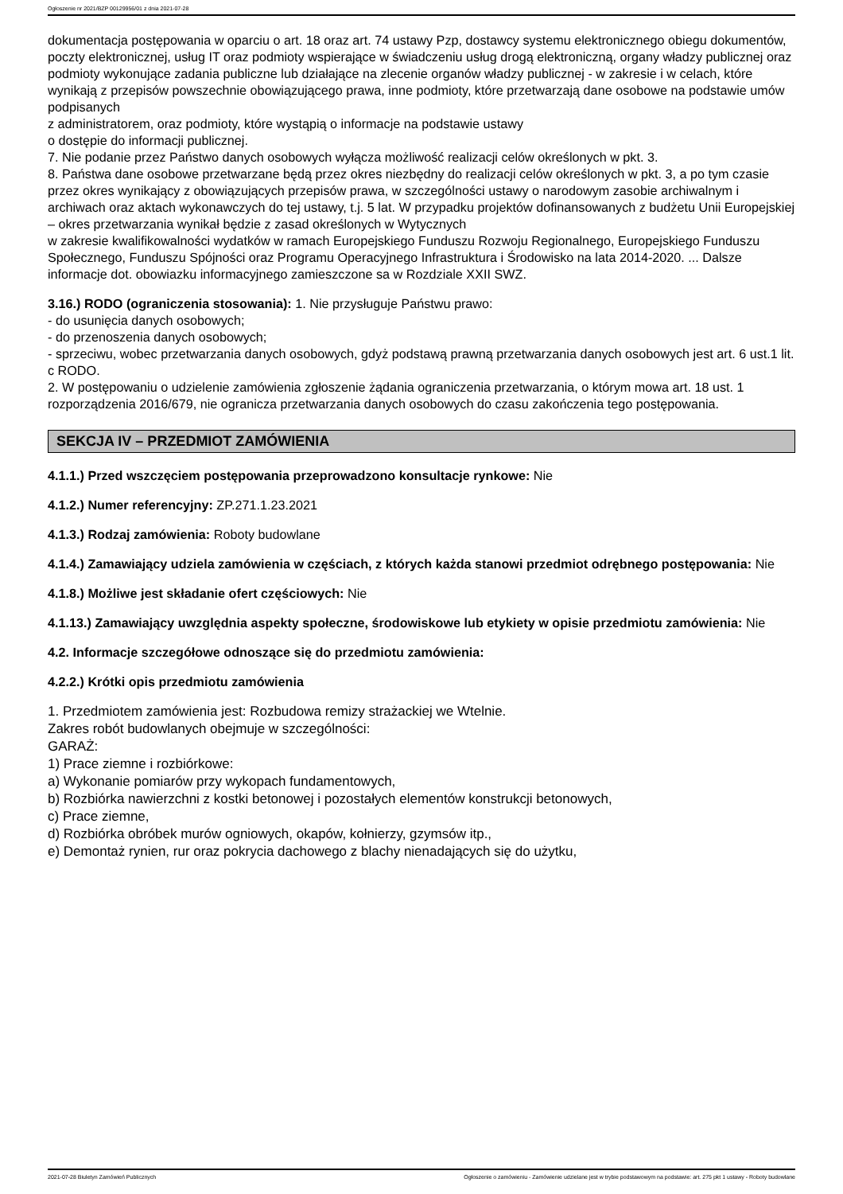Ogłoszenie nr 2021/BZP 00129956/01 z dnia 2021-07-28
dokumentacja postępowania w oparciu o art. 18 oraz art. 74 ustawy Pzp, dostawcy systemu elektronicznego obiegu dokumentów, poczty elektronicznej, usług IT oraz podmioty wspierające w świadczeniu usług drogą elektroniczną, organy władzy publicznej oraz podmioty wykonujące zadania publiczne lub działające na zlecenie organów władzy publicznej - w zakresie i w celach, które wynikają z przepisów powszechnie obowiązującego prawa, inne podmioty, które przetwarzają dane osobowe na podstawie umów podpisanych
z administratorem, oraz podmioty, które wystąpią o informacje na podstawie ustawy
o dostępie do informacji publicznej.
7. Nie podanie przez Państwo danych osobowych wyłącza możliwość realizacji celów określonych w pkt. 3.
8. Państwa dane osobowe przetwarzane będą przez okres niezbędny do realizacji celów określonych w pkt. 3, a po tym czasie przez okres wynikający z obowiązujących przepisów prawa, w szczególności ustawy o narodowym zasobie archiwalnym i archiwach oraz aktach wykonawczych do tej ustawy, t.j. 5 lat. W przypadku projektów dofinansowanych z budżetu Unii Europejskiej – okres przetwarzania wynikał będzie z zasad określonych w Wytycznych
w zakresie kwalifikowalności wydatków w ramach Europejskiego Funduszu Rozwoju Regionalnego, Europejskiego Funduszu Społecznego, Funduszu Spójności oraz Programu Operacyjnego Infrastruktura i Środowisko na lata 2014-2020. ... Dalsze informacje dot. obowiazku informacyjnego zamieszczone sa w Rozdziale XXII SWZ.
3.16.) RODO (ograniczenia stosowania): 1. Nie przysługuje Państwu prawo:
- do usunięcia danych osobowych;
- do przenoszenia danych osobowych;
- sprzeciwu, wobec przetwarzania danych osobowych, gdyż podstawą prawną przetwarzania danych osobowych jest art. 6 ust.1 lit. c RODO.
2. W postępowaniu o udzielenie zamówienia zgłoszenie żądania ograniczenia przetwarzania, o którym mowa art. 18 ust. 1 rozporządzenia 2016/679, nie ogranicza przetwarzania danych osobowych do czasu zakończenia tego postępowania.
SEKCJA IV – PRZEDMIOT ZAMÓWIENIA
4.1.1.) Przed wszczęciem postępowania przeprowadzono konsultacje rynkowe: Nie
4.1.2.) Numer referencyjny: ZP.271.1.23.2021
4.1.3.) Rodzaj zamówienia: Roboty budowlane
4.1.4.) Zamawiający udziela zamówienia w częściach, z których każda stanowi przedmiot odrębnego postępowania: Nie
4.1.8.) Możliwe jest składanie ofert częściowych: Nie
4.1.13.) Zamawiający uwzględnia aspekty społeczne, środowiskowe lub etykiety w opisie przedmiotu zamówienia: Nie
4.2. Informacje szczegółowe odnoszące się do przedmiotu zamówienia:
4.2.2.) Krótki opis przedmiotu zamówienia
1. Przedmiotem zamówienia jest: Rozbudowa remizy strażackiej we Wtelnie.
Zakres robót budowlanych obejmuje w szczególności:
GARAŻ:
1) Prace ziemne i rozbiórkowe:
a) Wykonanie pomiarów przy wykopach fundamentowych,
b) Rozbiórka nawierzchni z kostki betonowej i pozostałych elementów konstrukcji betonowych,
c) Prace ziemne,
d) Rozbiórka obróbek murów ogniowych, okapów, kołnierzy, gzymsów itp.,
e) Demontaż rynien, rur oraz pokrycia dachowego z blachy nienadających się do użytku,
2021-07-28 Biuletyn Zamówień Publicznych Ogłoszenie o zamówieniu - Zamówienie udzielane jest w trybie podstawowym na podstawie: art. 275 pkt 1 ustawy - Roboty budowlane